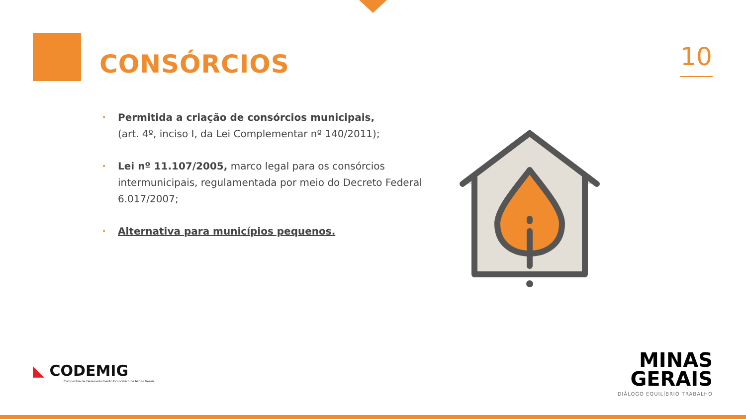CONSÓRCIOS 10
• Permitida a criação de consórcios municipais,
(art. 4º, inciso I, da Lei Complementar nº 140/2011);
• Lei nº 11.107/2005, marco legal para os consórcios intermunicipais, regulamentada por meio do Decreto Federal 6.017/2007;
• Alternativa para municípios pequenos.
◣ CODEMIG
Companhia de Desenvolvimento Econômico de Minas Gerais
MINAS
GERAIS
DIÁLOGO EQUILÍBRIO TRABALHO